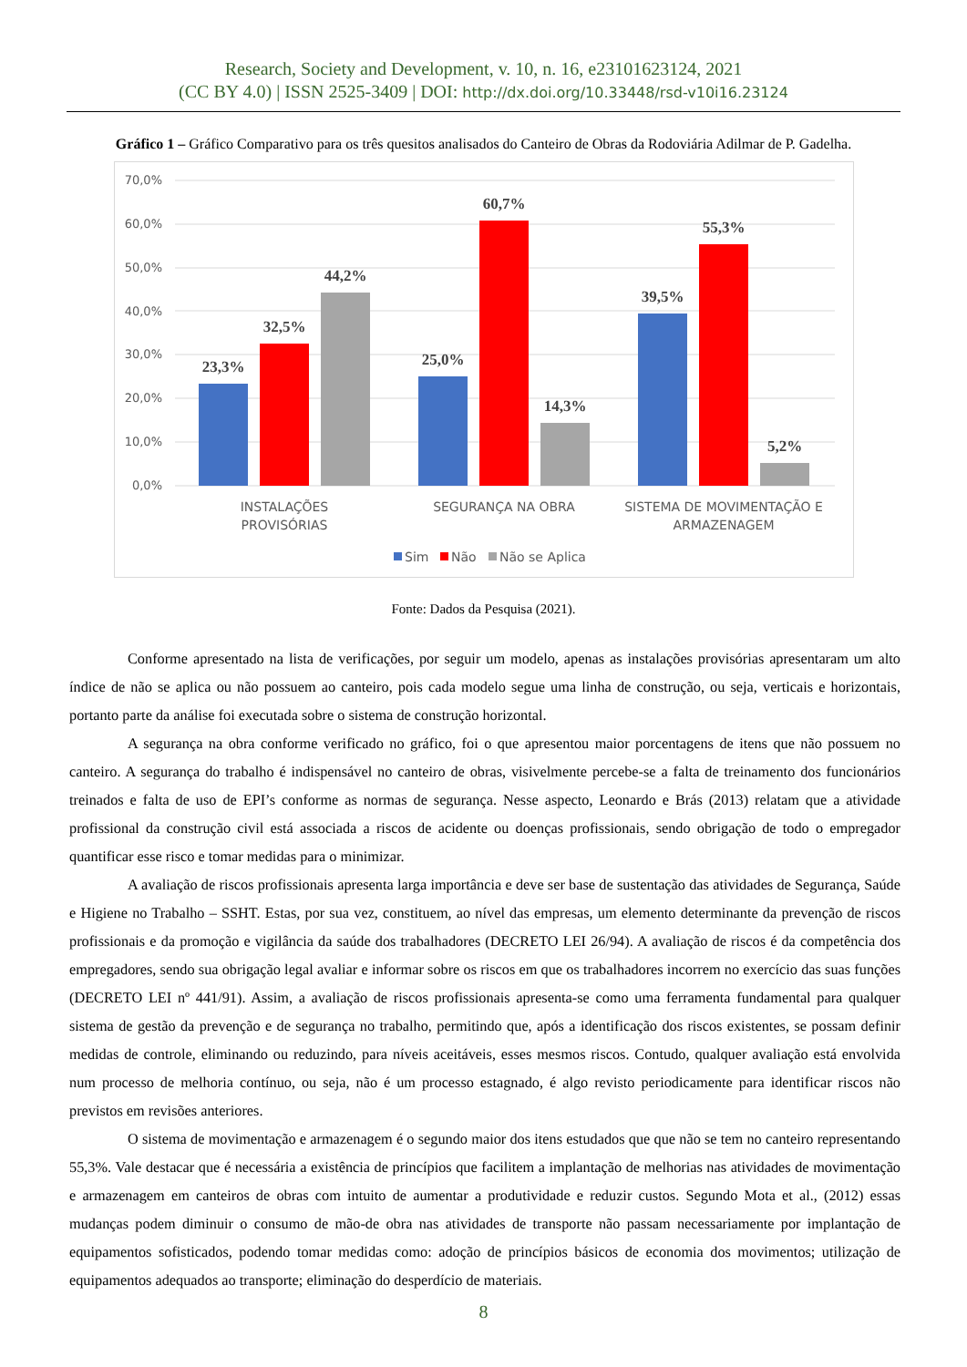Research, Society and Development, v. 10, n. 16, e23101623124, 2021
(CC BY 4.0) | ISSN 2525-3409 | DOI: http://dx.doi.org/10.33448/rsd-v10i16.23124
Gráfico 1 – Gráfico Comparativo para os três quesitos analisados do Canteiro de Obras da Rodoviária Adilmar de P. Gadelha.
70,0%
60,0%
50,0%
40,0%
30,0%
20,0%
10,0%
0,0%
23,3%
32,5%
44,2%
25,0%
60,7%
14,3%
39,5%
55,3%
5,2%
INSTALAÇÕES
PROVISÓRIAS
SEGURANÇA NA OBRA
SISTEMA DE MOVIMENTAÇÃO E
ARMAZENAGEM
Sim
Não
Não se Aplica
Fonte: Dados da Pesquisa (2021).
Conforme apresentado na lista de verificações, por seguir um modelo, apenas as instalações provisórias apresentaram um alto índice de não se aplica ou não possuem ao canteiro, pois cada modelo segue uma linha de construção, ou seja, verticais e horizontais, portanto parte da análise foi executada sobre o sistema de construção horizontal.
A segurança na obra conforme verificado no gráfico, foi o que apresentou maior porcentagens de itens que não possuem no canteiro. A segurança do trabalho é indispensável no canteiro de obras, visivelmente percebe-se a falta de treinamento dos funcionários treinados e falta de uso de EPI’s conforme as normas de segurança. Nesse aspecto, Leonardo e Brás (2013) relatam que a atividade profissional da construção civil está associada a riscos de acidente ou doenças profissionais, sendo obrigação de todo o empregador quantificar esse risco e tomar medidas para o minimizar.
A avaliação de riscos profissionais apresenta larga importância e deve ser base de sustentação das atividades de Segurança, Saúde e Higiene no Trabalho – SSHT. Estas, por sua vez, constituem, ao nível das empresas, um elemento determinante da prevenção de riscos profissionais e da promoção e vigilância da saúde dos trabalhadores (DECRETO LEI 26/94). A avaliação de riscos é da competência dos empregadores, sendo sua obrigação legal avaliar e informar sobre os riscos em que os trabalhadores incorrem no exercício das suas funções (DECRETO LEI nº 441/91). Assim, a avaliação de riscos profissionais apresenta-se como uma ferramenta fundamental para qualquer sistema de gestão da prevenção e de segurança no trabalho, permitindo que, após a identificação dos riscos existentes, se possam definir medidas de controle, eliminando ou reduzindo, para níveis aceitáveis, esses mesmos riscos. Contudo, qualquer avaliação está envolvida num processo de melhoria contínuo, ou seja, não é um processo estagnado, é algo revisto periodicamente para identificar riscos não previstos em revisões anteriores.
O sistema de movimentação e armazenagem é o segundo maior dos itens estudados que que não se tem no canteiro representando 55,3%. Vale destacar que é necessária a existência de princípios que facilitem a implantação de melhorias nas atividades de movimentação e armazenagem em canteiros de obras com intuito de aumentar a produtividade e reduzir custos. Segundo Mota et al., (2012) essas mudanças podem diminuir o consumo de mão-de obra nas atividades de transporte não passam necessariamente por implantação de equipamentos sofisticados, podendo tomar medidas como: adoção de princípios básicos de economia dos movimentos; utilização de equipamentos adequados ao transporte; eliminação do desperdício de materiais.
8